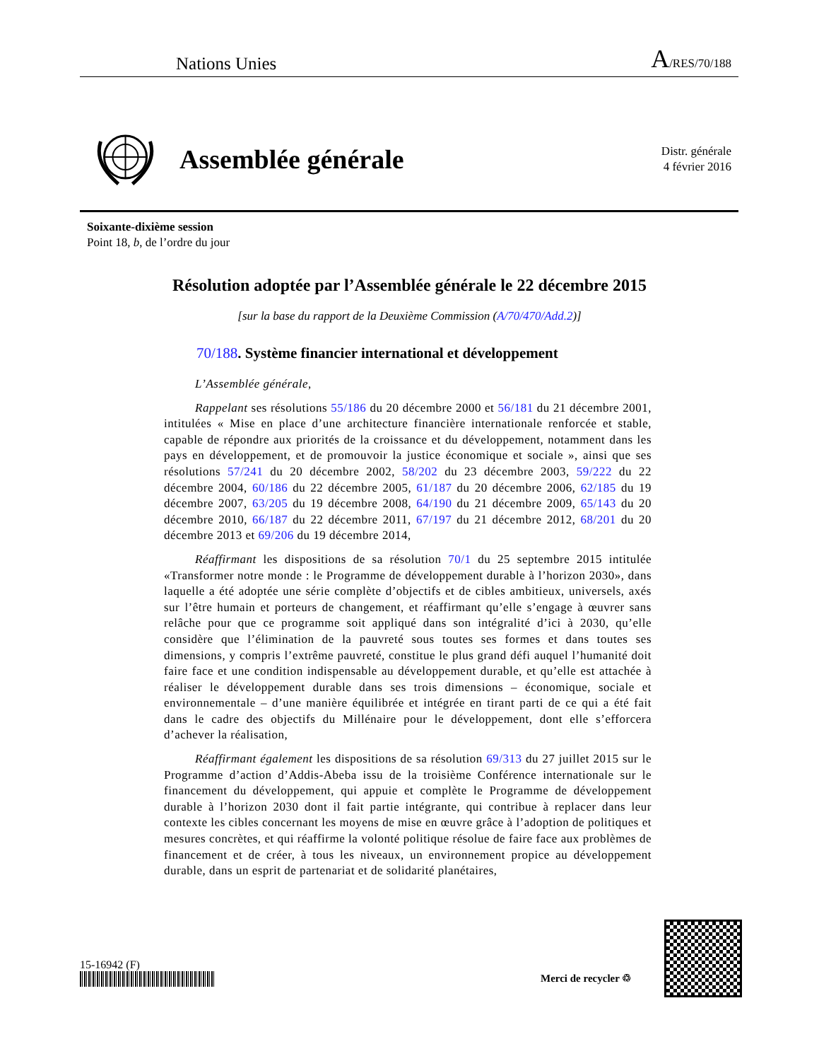Nations Unies A/RES/70/188
Assemblée générale
Distr. générale
4 février 2016
Soixante-dixième session
Point 18, b, de l’ordre du jour
Résolution adoptée par l’Assemblée générale le 22 décembre 2015
[sur la base du rapport de la Deuxième Commission (A/70/470/Add.2)]
70/188. Système financier international et développement
L’Assemblée générale,
Rappelant ses résolutions 55/186 du 20 décembre 2000 et 56/181 du 21 décembre 2001, intitulées « Mise en place d’une architecture financière internationale renforcée et stable, capable de répondre aux priorités de la croissance et du développement, notamment dans les pays en développement, et de promouvoir la justice économique et sociale », ainsi que ses résolutions 57/241 du 20 décembre 2002, 58/202 du 23 décembre 2003, 59/222 du 22 décembre 2004, 60/186 du 22 décembre 2005, 61/187 du 20 décembre 2006, 62/185 du 19 décembre 2007, 63/205 du 19 décembre 2008, 64/190 du 21 décembre 2009, 65/143 du 20 décembre 2010, 66/187 du 22 décembre 2011, 67/197 du 21 décembre 2012, 68/201 du 20 décembre 2013 et 69/206 du 19 décembre 2014,
Réaffirmant les dispositions de sa résolution 70/1 du 25 septembre 2015 intitulée «Transformer notre monde : le Programme de développement durable à l’horizon 2030», dans laquelle a été adoptée une série complète d’objectifs et de cibles ambitieux, universels, axés sur l’être humain et porteurs de changement, et réaffirmant qu’elle s’engage à œuvrer sans relâche pour que ce programme soit appliqué dans son intégralité d’ici à 2030, qu’elle considère que l’élimination de la pauvreté sous toutes ses formes et dans toutes ses dimensions, y compris l’extrême pauvreté, constitue le plus grand défi auquel l’humanité doit faire face et une condition indispensable au développement durable, et qu’elle est attachée à réaliser le développement durable dans ses trois dimensions – économique, sociale et environnementale – d’une manière équilibrée et intégrée en tirant parti de ce qui a été fait dans le cadre des objectifs du Millénaire pour le développement, dont elle s’efforcera d’achever la réalisation,
Réaffirmant également les dispositions de sa résolution 69/313 du 27 juillet 2015 sur le Programme d’action d’Addis-Abeba issu de la troisième Conférence internationale sur le financement du développement, qui appuie et complète le Programme de développement durable à l’horizon 2030 dont il fait partie intégrante, qui contribue à replacer dans leur contexte les cibles concernant les moyens de mise en œuvre grâce à l’adoption de politiques et mesures concrètes, et qui réaffirme la volonté politique résolue de faire face aux problèmes de financement et de créer, à tous les niveaux, un environnement propice au développement durable, dans un esprit de partenariat et de solidarité planétaires,
15-16942 (F)
Merci de recycler ♲